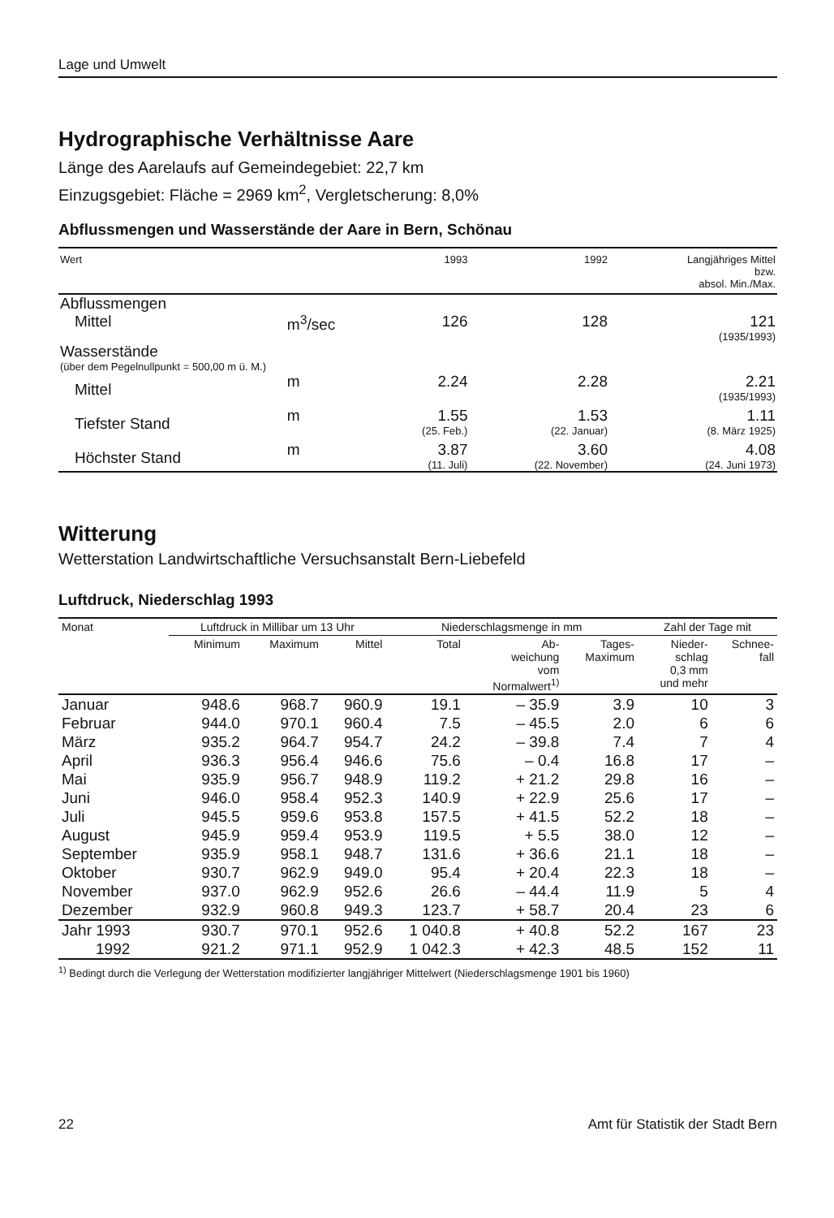Lage und Umwelt
Hydrographische Verhältnisse Aare
Länge des Aarelaufs auf Gemeindegebiet: 22,7 km
Einzugsgebiet: Fläche = 2969 km<sup>2</sup>, Vergletscherung: 8,0%
Abflussmengen und Wasserstände der Aare in Bern, Schönau
| Wert | | 1993 | 1992 | Langjähriges Mittel bzw. absol. Min./Max. |
| --- | --- | --- | --- | --- |
| Abflussmengen | | | | |
| Mittel | m<sup>3</sup>/sec | 126 | 128 | 121 (1935/1993) |
| Wasserstände (über dem Pegelnullpunkt = 500,00 m ü. M.) | | | | |
| Mittel | m | 2.24 | 2.28 | 2.21 (1935/1993) |
| Tiefster Stand | m | 1.55 (25. Feb.) | 1.53 (22. Januar) | 1.11 (8. März 1925) |
| Höchster Stand | m | 3.87 (11. Juli) | 3.60 (22. November) | 4.08 (24. Juni 1973) |
Witterung
Wetterstation Landwirtschaftliche Versuchsanstalt Bern-Liebefeld
Luftdruck, Niederschlag 1993
| Monat | Luftdruck in Millibar um 13 Uhr | | | Niederschlagsmenge in mm | | | Zahl der Tage mit | |
| --- | --- | --- | --- | --- | --- | --- | --- | --- |
| | Minimum | Maximum | Mittel | Total | Ab- weichung vom Normalwert<sup>1)</sup> | Tages- Maximum | Nieder- schlag 0,3 mm und mehr | Schnee- fall |
| Januar | 948.6 | 968.7 | 960.9 | 19.1 | – 35.9 | 3.9 | 10 | 3 |
| Februar | 944.0 | 970.1 | 960.4 | 7.5 | – 45.5 | 2.0 | 6 | 6 |
| März | 935.2 | 964.7 | 954.7 | 24.2 | – 39.8 | 7.4 | 7 | 4 |
| April | 936.3 | 956.4 | 946.6 | 75.6 | – 0.4 | 16.8 | 17 | – |
| Mai | 935.9 | 956.7 | 948.9 | 119.2 | + 21.2 | 29.8 | 16 | – |
| Juni | 946.0 | 958.4 | 952.3 | 140.9 | + 22.9 | 25.6 | 17 | – |
| Juli | 945.5 | 959.6 | 953.8 | 157.5 | + 41.5 | 52.2 | 18 | – |
| August | 945.9 | 959.4 | 953.9 | 119.5 | + 5.5 | 38.0 | 12 | – |
| September | 935.9 | 958.1 | 948.7 | 131.6 | + 36.6 | 21.1 | 18 | – |
| Oktober | 930.7 | 962.9 | 949.0 | 95.4 | + 20.4 | 22.3 | 18 | – |
| November | 937.0 | 962.9 | 952.6 | 26.6 | – 44.4 | 11.9 | 5 | 4 |
| Dezember | 932.9 | 960.8 | 949.3 | 123.7 | + 58.7 | 20.4 | 23 | 6 |
| Jahr 1993 | 930.7 | 970.1 | 952.6 | 1 040.8 | + 40.8 | 52.2 | 167 | 23 |
| 1992 | 921.2 | 971.1 | 952.9 | 1 042.3 | + 42.3 | 48.5 | 152 | 11 |
<sup>1)</sup> Bedingt durch die Verlegung der Wetterstation modifizierter langjähriger Mittelwert (Niederschlagsmenge 1901 bis 1960)
22 Amt für Statistik der Stadt Bern